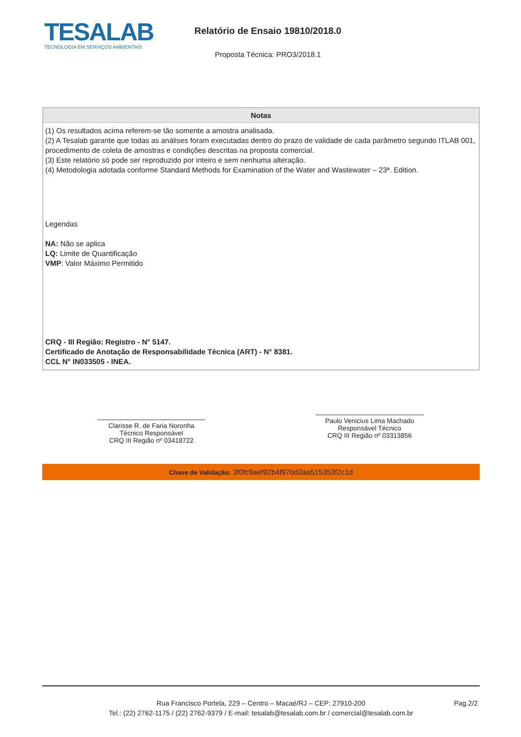TESALAB
TECNOLOGIA EM SERVIÇOS AMBIENTAIS
Relatório de Ensaio 19810/2018.0
Proposta Técnica: PRO3/2018.1
| Notas |
| --- |
| (1) Os resultados acima referem-se tão somente a amostra analisada. (2) A Tesalab garante que todas as análises foram executadas dentro do prazo de validade de cada parâmetro segundo ITLAB 001, procedimento de coleta de amostras e condições descritas na proposta comercial. (3) Este relatório só pode ser reproduzido por inteiro e sem nenhuma alteração. (4) Metodologia adotada conforme Standard Methods for Examination of the Water and Wastewater – 23ª. Edition. Legendas NA: Não se aplica LQ: Limite de Quantificação VMP : Valor Máximo Permitido CRQ - III Região: Registro - N° 5147. Certificado de Anotação de Responsabilidade Técnica (ART) - N° 8381. CCL N° IN033505 - INEA. |
Clarisse R. de Faria Noronha
Técnico Responsável
CRQ III Região nº 03418722
Paulo Venicius Lima Machado
Responsável Técnico
CRQ III Região nº 03313856
Chave de Validação: 3f0fc9aef92b4f97bd3aa515353f2c1d
Rua Francisco Portela, 229 – Centro – Macaé/RJ – CEP: 27910-200
Tel.: (22) 2762-1175 / (22) 2762-9379 / E-mail: tesalab@tesalab.com.br / comercial@tesalab.com.br
Pag.2/2